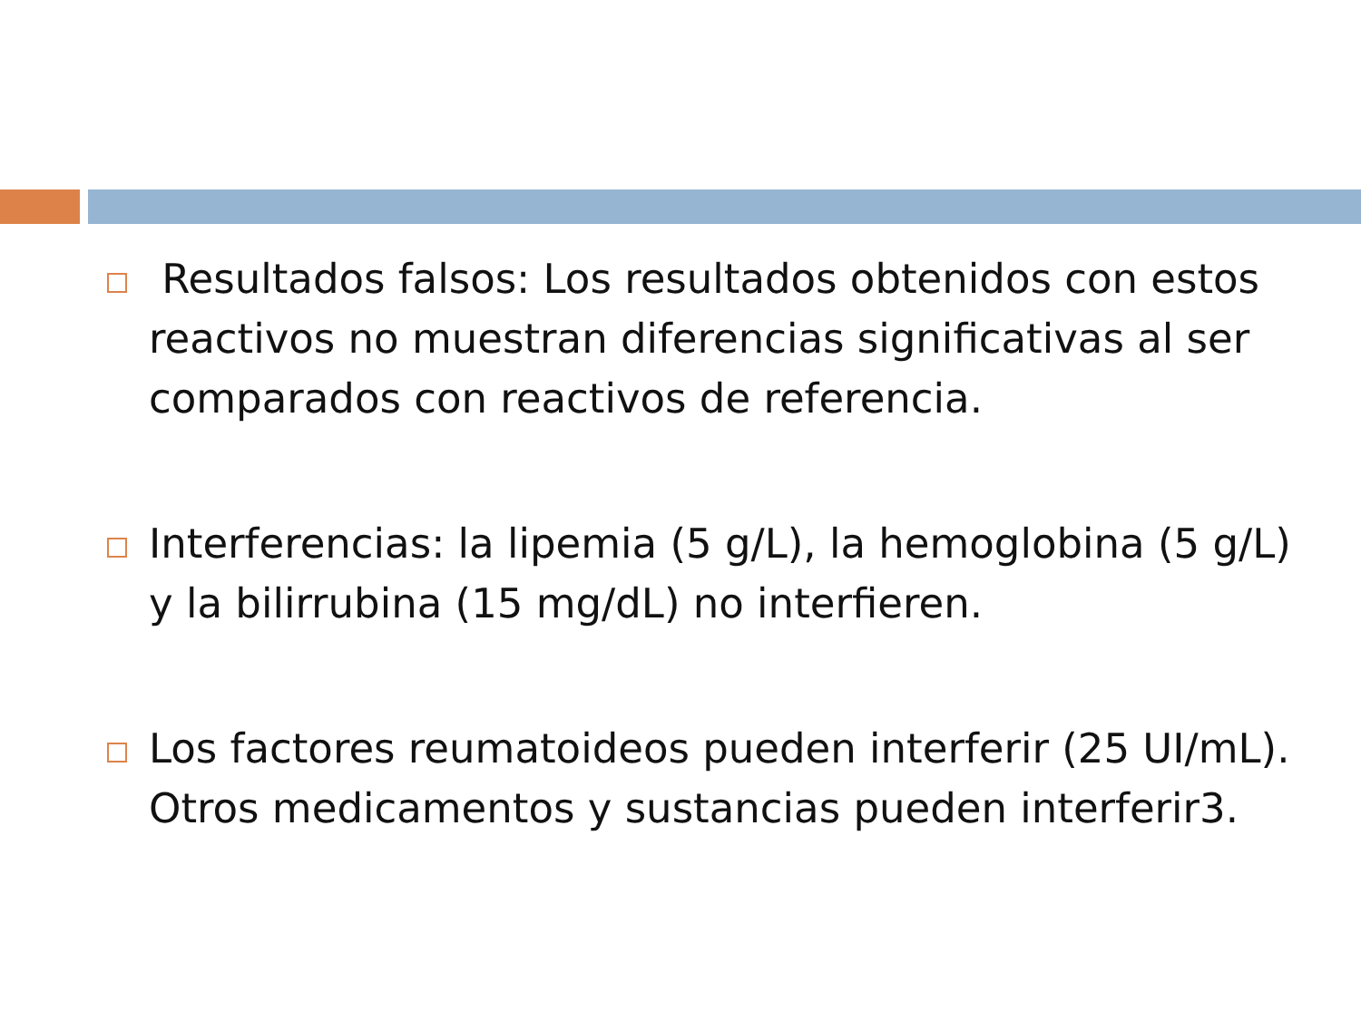Resultados falsos: Los resultados obtenidos con estos reactivos no muestran diferencias significativas al ser comparados con reactivos de referencia.
Interferencias: la lipemia (5 g/L), la hemoglobina (5 g/L) y la bilirrubina (15 mg/dL) no interfieren.
Los factores reumatoideos pueden interferir (25 UI/mL). Otros medicamentos y sustancias pueden interferir3.